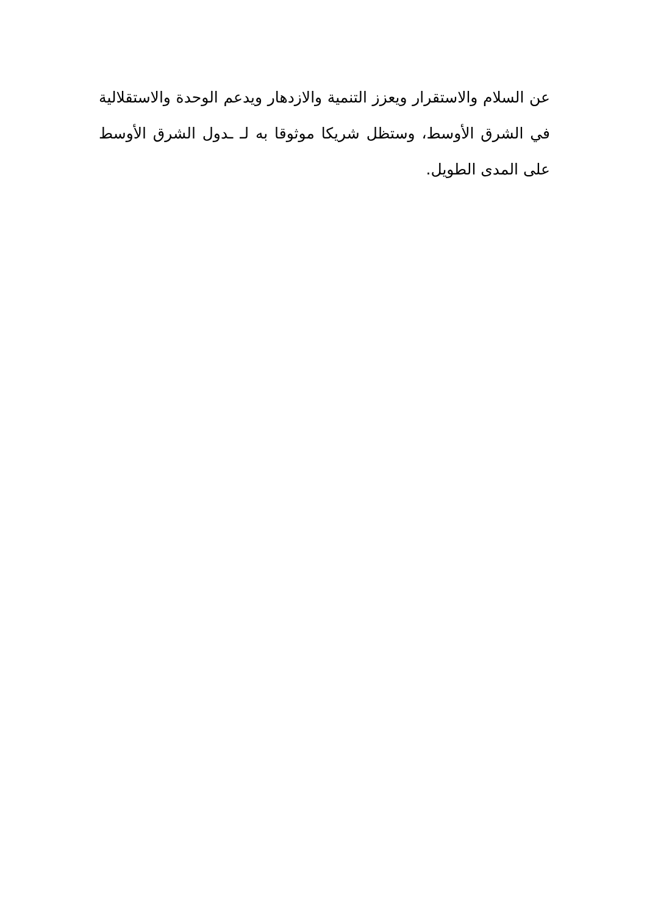عن السلام والاستقرار ويعزز التنمية والازدهار ويدعم الوحدة والاستقلالية في الشرق الأوسط، وستظل شريكا موثوقا به لـ ـدول الشرق الأوسط على المدى الطويل.